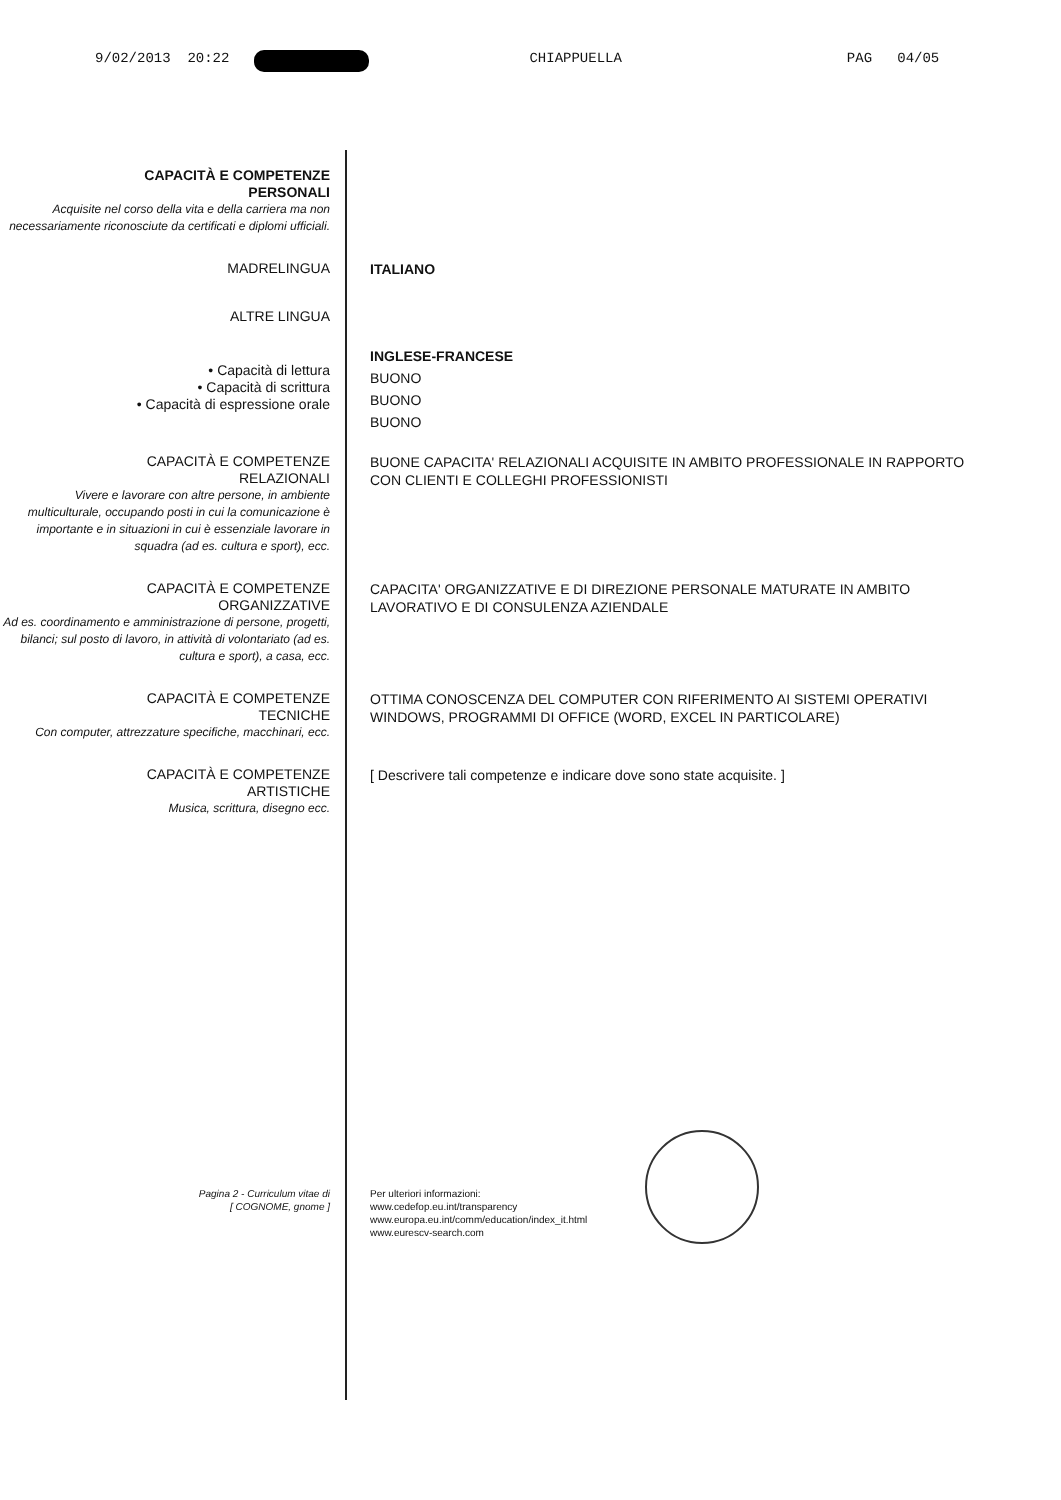9/02/2013 20:22 CHIAPPUELLA PAG 04/05
CAPACITÀ E COMPETENZE
PERSONALI
Acquisite nel corso della vita e della carriera ma non necessariamente riconosciute da certificati e diplomi ufficiali.
MADRELINGUA
ITALIANO
ALTRE LINGUA
• Capacità di lettura
• Capacità di scrittura
• Capacità di espressione orale
INGLESE-FRANCESE
BUONO
BUONO
BUONO
CAPACITÀ E COMPETENZE
RELAZIONALI
Vivere e lavorare con altre persone, in ambiente multiculturale, occupando posti in cui la comunicazione è importante e in situazioni in cui è essenziale lavorare in squadra (ad es. cultura e sport), ecc.
BUONE CAPACITA' RELAZIONALI ACQUISITE IN AMBITO PROFESSIONALE IN RAPPORTO CON CLIENTI E COLLEGHI PROFESSIONISTI
CAPACITÀ E COMPETENZE
ORGANIZZATIVE
Ad es. coordinamento e amministrazione di persone, progetti, bilanci; sul posto di lavoro, in attività di volontariato (ad es. cultura e sport), a casa, ecc.
CAPACITA' ORGANIZZATIVE E DI DIREZIONE PERSONALE MATURATE IN AMBITO LAVORATIVO E DI CONSULENZA AZIENDALE
CAPACITÀ E COMPETENZE
TECNICHE
Con computer, attrezzature specifiche, macchinari, ecc.
OTTIMA CONOSCENZA DEL COMPUTER CON RIFERIMENTO AI SISTEMI OPERATIVI WINDOWS, PROGRAMMI DI OFFICE (WORD, EXCEL IN PARTICOLARE)
CAPACITÀ E COMPETENZE
ARTISTICHE
Musica, scrittura, disegno ecc.
[ Descrivere tali competenze e indicare dove sono state acquisite. ]
Pagina 2 - Curriculum vitae di
[ COGNOME, gnome ]
Per ulteriori informazioni:
www.cedefop.eu.int/transparency
www.europa.eu.int/comm/education/index_it.html
www.eurescv-search.com